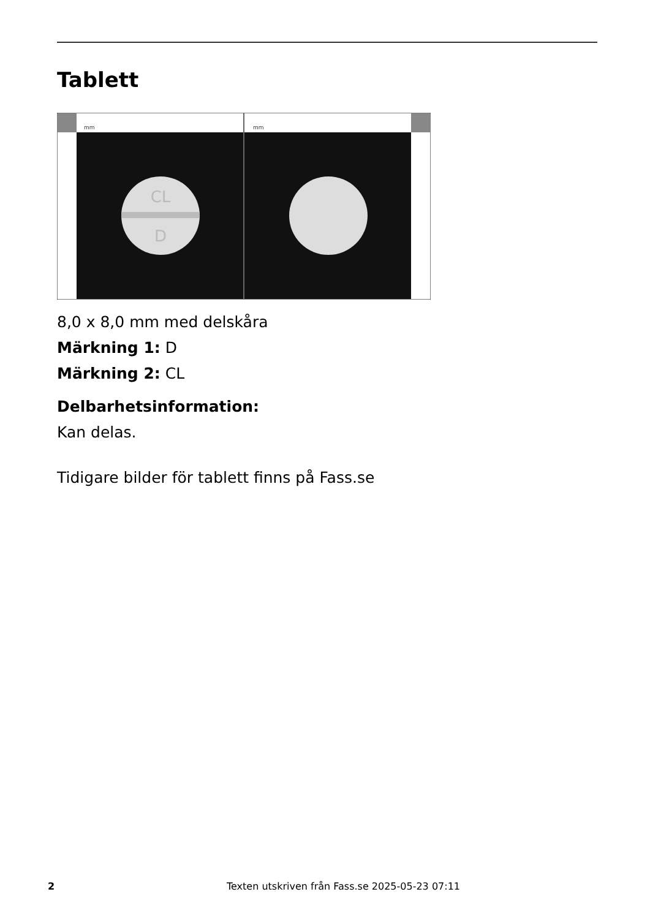Tablett
mm
mm
CL
D
8,0 x 8,0 mm med delskåra
Märkning 1: D
Märkning 2: CL
Delbarhetsinformation:
Kan delas.
Tidigare bilder för tablett finns på Fass.se
2 Texten utskriven från Fass.se 2025-05-23 07:11